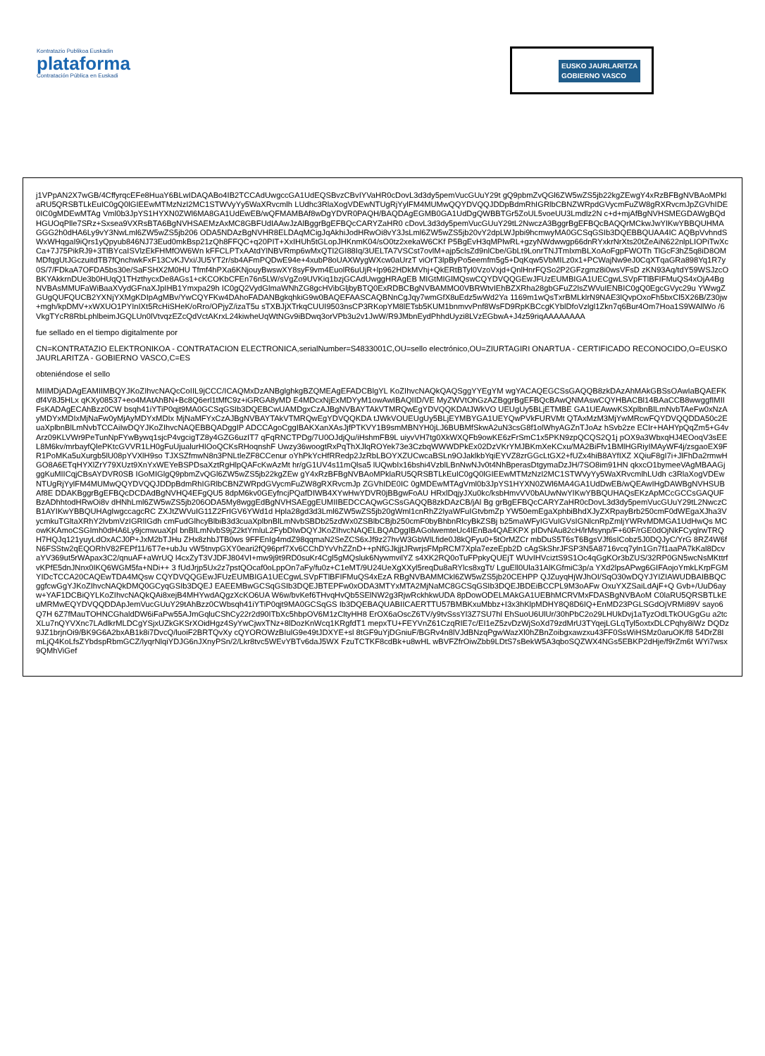Kontratazio Publikoa Euskadin
plataforma
Contratación Pública en Euskadi
EUSKO JAURLARITZA
GOBIERNO VASCO
j1VPpAN2X7wGB/4CffyrqcEFe8HuaY6BLwIDAQABo4IB2TCCAdUwgccGA1UdEQSBvzCBvIYVaHR0cDovL3d3dy5pemVucGUuY29t gQ9pbmZvQGl6ZW5wZS5jb22kgZEwgY4xRzBFBgNVBAoMPklaRU5QRSBTLkEuIC0gQ0lGIEEwMTMzNzI2MC1STWVyYy5WaXRvcmlh LUdhc3RlaXogVDEwNTUgRjYylFM4MUMwQQYDVQQJDDpBdmRhIGRlbCBNZWRpdGVycmFuZW8gRXRvcmJpZGVhIDE0IC0gMDEwMTAg Vml0b3JpYS1HYXN0ZWl6MA8GA1UdEwEB/wQFMAMBAf8wDgYDVR0PAQH/BAQDAgEGMB0GA1UdDgQWBBTGr5ZoUL5voeUU3Lmdlz2N c+d+mjAfBgNVHSMEGDAWgBQdHGUOqPlle7SRz+Sxsea9VXRsBTA6BgNVHSAEMzAxMC8GBFUdIAAwJzAlBggrBgEFBQcCARYZaHR0 cDovL3d3dy5pemVucGUuY29tL2NwczA3BggrBgEFBQcBAQQrMCkwJwYIKwYBBQUHMAGGG2h0dHA6Ly9vY3NwLml6ZW5wZS5jb206 ODA5NDAzBgNVHR8ELDAqMCigJqAkhiJodHRwOi8vY3JsLml6ZW5wZS5jb20vY2dpLWJpbi9hcmwyMA0GCSqGSIb3DQEBBQUAA4IC AQBpVvhndSWxWHqgaI9iQrs1yQpyub846NJ73Eud0mkBsp21zQh8FFQC+q20PIT+XxIHUh5tGLopJHKnmK04/sO0tz2xekaW6CKf P5BgEvH3qMPlwRL+gzyNWdwwgp66dnRYxkrNrXts20tZeAiN622nlpLIOPiTwXcCa+7J75PikRJ9+3TlBYcaISVlzEkFHMfOW6Wn kFFCLPTxAAtdYlNBVRmp6wMxQTI2GI88Iq/3UELTA7VSCst7ovlM+ajp5clsZd9nlCbe/GbLt9LonrTNJTmlxmBLXoAoFgpFWOTh TlGcF3hZ5q8iD8OMMDfqgUtJGczuitdTB7fQnchwkFxF13CvKJVxi/JU5YT2r/sb4AFmPQDwE94e+4xubP8oUAXWygWXcw0aUrzT viOrT3lpByPo5eemfm5g5+DqKqw5VbMILz0x1+PCWajNw9eJ0CqXTqaGRa898Yq1R7y0S/7/FDkaA7OFDA5bs30e/SaFSHX2M0HU Tfmf4hPXa6KNjouyBwswXY8syF9vm4EuolR6uUjR+lp962HDkMVhj+QkERtBTyl0VzoVxjd+QnlHnrFQSo2P2GFzgmz8i0wsVFsD zKN93Aq/tdY59WSJzcOBKYAkkrnDUe3b0HUqQ1THzthycxDe8AGs1+cKCOKbCFEn76n5LW/sVgZo9UVKiq1bzjGCAdUwggHRAgEB MIGtMIGlMQswCQYDVQQGEwJFUzEUMBIGA1UECgwLSVpFTlBFIFMuQS4xOjA4BgNVBAsMMUFaWiBaaXVydGFnaXJpIHB1Ymxpa29h IC0gQ2VydGlmaWNhZG8gcHVibGljbyBTQ0ExRDBCBgNVBAMMO0VBRWtvIEhBZXRha28gbGFuZ2lsZWVuIENBIC0gQ0EgcGVyc29u YWwgZGUgQUFQUCB2YXNjYXMgKDIpAgMBv/YwCQYFKw4DAhoFADANBgkqhkiG9w0BAQEFAASCAQBNnCgJqy7wmGfX8uEdz5wWd2Ya 1169m1wQsTxrBMLklrN9NAE3lQvpOxoFh5bxCl5X26B/Z30jw+mgh/kpDMV+xWXUO1PYInIXt5RcHiSHeK/oRro/OPjyZ/izaT5u sTXBJjXTrkqCUUI9503nsCP3RKopYM8lETsb5KUM1bnmvvPnf8WsFD9RpKBCcgKYblDfoVzlgl1Zkn7q6Bur4Om7Hoa1S9WAllWo /6VkgTYcR8RbLphlbeimJGQLUn0lVtvqzEZcQdVctAKrxL24kiwheUqWtNGv9iBDwq3orVPb3u2v1JwW/R9JMbnEydPhhdUyzi8LVzEGbwA+J4z59riqAAAAAAAA
fue sellado en el tiempo digitalmente por
CN=KONTRATAZIO ELEKTRONIKOA - CONTRATACION ELECTRONICA,serialNumber=S4833001C,OU=sello electrónico,OU=ZIURTAGIRI ONARTUA - CERTIFICADO RECONOCIDO,O=EUSKO JAURLARITZA - GOBIERNO VASCO,C=ES
obteniéndose el sello
MIIMDjADAgEAMIIMBQYJKoZIhvcNAQcCoIIL9jCCC/ICAQMxDzANBglghkgBZQMEAgEFADCBlgYL KoZIhvcNAQkQAQSggYYEgYM wgYACAQEGCSsGAQQB8zkDAzAhMAkGBSsOAwIaBQAEFKdf4V8J5HLx qKXy08537+eo4MAtAhBN+Bc8Q6erl1tMfC9z+iGRGA8yMD E4MDcxNjExMDYyM1owAwIBAQIID/VE MyZWVtOhGzAZBggrBgEFBQcBAwQNMAswCQYHBACBl14BAaCCB8wwggfIMIIFsKADAgECAhBzz0CW bsqh41iYTiP0qjt9MA0GCSqGSIb3DQEBCwUAMDgxCzAJBgNVBAYTAkVTMRQwEgYDVQQKDAtJWkVO UEUgUy5BLjETMBE GA1UEAwwKSXplbnBlLmNvbTAeFw0xNzAyMDYxMDIxMjNaFw0yMjAyMDYxMDIx MjNaMFYxCzAJBgNVBAYTAkVTMRQwEgYDVQQKDA tJWkVOUEUgUy5BLjEYMBYGA1UEYQwPVkFURVMt QTAxMzM3MjYwMRcwFQYDVQQDDA50c2EuaXplbnBlLmNvbTCCAiIwDQYJKoZIhvcNAQEBBQADggIP ADCCAgoCggIBAKXanXAsJjfPTKVY1B9smMBNYH0jLJ6BUBMfSkwA2uN3csG8f1olWhyAGZnTJoAz hSvb2ze ECIr+HAHYpQqZm5+G4vArz09KLVWr9PeTunNpFYwBywq1sjcP4vgcigTZ8y4GZG6uzIT7 qFqRNCTPDg/7U0OJdjQu/iHshmFB9L uiyvVH7tg0XkWXQFb9owKE6zFrSmC1x5PKN9zpQCQS2Q1j pOX9a3WbxqHJ4EOoqV3sEEL8M6kv/mrbayfQlePKtcGVVR1LH0gFuUjualurHIOoQCKsRHoqnshF Uwzy36woogtRxPqThXJlqROYek73e3CzbqWWWDPkEx02DzVKrYMJBKmXeKCxu/MA2BiFfv1BMlHGRiyIMAyWF4j/zsgaoEX9FR1PoMKa5uXurgb5lU08pYVXlH9so TJXSZfmwN8n3PNLtleZF8CCenur oYhPkYcHfRRedp2JzRbLBOYXZUCwcaBSLn9OJaklkbYqiEYVZ8zrGGcLtGX2+fUZx4hiB8AYfIXZ XQiuF8gI7i+JlFhDa2rmwHGO8A6ETqHYXlZrY79XUzt9XnYxWEYeBSPDsaXztRgHlpQAFcKwAzMt hr/gG1UV4s11mQlsa5 lUQwbIx16bshi4VzblLBnNwNJv0t4NhBperasDtgymaDzJH/7SO8im91HN qkxcO1bymeeVAgMBAAGjggKuMIICqjCBsAYDVR0SB IGoMIGlgQ9pbmZvQGl6ZW5wZS5jb22kgZEw gY4xRzBFBgNVBAoMPklaRU5QRSBTLkEuIC0gQ0lGIEEwMTMzNzI2MC1STWVyYy5WaXRvcmlhLUdh c3RlaXogVDEwNTUgRjYylFM4MUMwQQYDVQQJDDpBdmRhIGRlbCBNZWRpdGVycmFuZW8gRXRvcmJp ZGVhIDE0IC 0gMDEwMTAgVml0b3JpYS1HYXN0ZWl6MA4GA1UdDwEB/wQEAwIHgDAWBgNVHSUBAf8E DDAKBggrBgEFBQcDCDAdBgNVHQ4EFgQU5 8dpM6kv0GEyfncjPQafDIWB4XYwHwYDVR0jBBgwFoAU HRxlDqjyJXu0kc/ksbHmvVV0bAUwNwYIKwYBBQUHAQsEKzApMCcGCCsGAQUFBzADhhtodHRwOi8v dHNhLml6ZW5wZS5jb206ODA5My8wggEdBgNVHSAEggEUMIIBEDCCAQwGCSsGAQQB8zkDAzCB/jAl Bg grBgEFBQcCARYZaHR0cDovL3d3dy5pemVucGUuY29tL2NwczCB1AYIKwYBBQUHAgIwgccagcRC ZXJtZWVuIG11Z2FrIGV6YWd1d Hpla28gd3d3Lml6ZW5wZS5jb20gWml1cnRhZ2lyaWFuIGtvbmZp YW50emEgaXphbiBhdXJyZXRpayBrb250cmF0dWEgaXJha3VycmkuTGltaXRhY2lvbmVzIGRlIGdh cmFudGlhcyBlbiB3d3cuaXplbnBlLmNvbSBDb25zdWx0ZSBlbCBjb250cmF0byBhbnRlcyBkZSBj b25maWFyIGVuIGVsIGNlcnRpZmljYWRvMDMGA1UdHwQs MCowKKAmoCSGImh0dHA6Ly9jcmwuaXpl bnBlLmNvbS9jZ2ktYmluL2FybDIwDQYJKoZIhvcNAQELBQADggIBAGolwemteUc4IEnBa4QAEKPX pIDvNAu82cH/lrMsynp/F+60F/rGE0dOjNkFCyqlrwTRQH7HQJq121yuyLdOxACJ0P+JxM2bTJHu ZHx8zhbJTB0ws 9FFEnIg4mdZ98qqmaN2SeZCS6xJf9z27hvW3GbWlLfide0J8kQFyu0+5tOrMZCr mbDuS5T6sT6BgsVJf6sICobz5J0DQJyC/YrG 8RZ4W6fN6FSStw2qEQORhV82FEPf11/6T7e+ubJu vW5tnvpGXY0eari2fQ96prf7Xv6CChDYvVhZZnD++pNfGJkjjtJRwrjsFMpRCM7Xpla7ezeEpb2D cAgSkShrJFSP3N5A8716vcq7yln1Gn7f1aaPA7kKal8DcvaYV369ut5rWApax3C2/qnuAF+aWrUQ l4cxZyT3VJDFJ804VI+mw9j9t9RD0suKr4Cgl5gMQsluk6NywmvilYZ s4XK2RQ0oTuFPpkyQUEjT WUvIHVciztS9S1Oc4qGgKOr3bZUS/32RP0GN5wcNsMKttrfvKPfE5dnJNnx0IKQ6WGM5fa+NDi++ 3 fUdJrjp5Ux2z7pstQOcaf0oLppOn7aFy/fu0z+C1eMT/9U24UeXgXXyl5reqDu8aRYlcs8xgTt/ LguEll0Ula31AlKGfmiC3p/a YXd2lpsAPwg6GIFAojoYmkLKrpFGMYIDcTCCA20CAQEwTDA4MQsw CQYDVQQGEwJFUzEUMBIGA1UECgwLSVpFTlBFIFMuQS4xEzA RBgNVBAMMCkl6ZW5wZS5jb20CEHPP QJZuyqHjWJhOI/SqO30wDQYJYIZIAWUDBAIBBQCggfcwGgYJKoZIhvcNAQkDMQ0GCyqGSIb3DQEJ EAEEMBwGCSqGSIb3DQEJBTEPFw0xODA3MTYxMTA2MjNaMC8GCSqGSIb3DQEJBDEiBCCPL9M3oAFw OxuYXZSaiLdAjF+Q Gvb+/UuD6ayw+YAF1DCBiQYLKoZIhvcNAQkQAi8xejB4MHYwdAQgzXcKO6UA W6w/bvKef6THvqHvQb5SElNW2g3RjwRckhkwUDA 8pDowODELMAkGA1UEBhMCRVMxFDASBgNVBAoM C0laRU5QRSBTLkEuMRMwEQYDVQQDDApJemVucGUuY29tAhBzz0CWbsqh41iYTiP0qjt9MA0GCSqGS Ib3DQEBAQUABIICAERTTU57BMBKxuMbbz+I3x3hKlpMDHY8Q8D6IQ+EnMD23PGLSGdOjVRMi89V sayo6Q7H 6Z7fMauTOHNCGhaldDW6iFaPw55AJmGqluCShCy22r2d90ITbXc5hbpOV6M1zCltyHH8 ErOX6aOscZ6TV/y9tvSssYl3Z7SU7hl EhSuoU6UlUr/30hPbC2o29LHUkDvj1aTyzOdLTkOUGgGu a2tcXLu7nQYVXnc7LAdlkrMLDCgYSjxUZkGKSrXOidHgz4SyYwCjwxTNz+8lDozKnWcq1KRgfdT1 mepxTU+FEYVnZ61CzqRIE7c/EI1eZ5zvDzWjSoXd79zdMrU3TYqejLGLqTyl5oxtxDLCPqhy8iWz DQDz9JZ1brjnOi9/BK9G6A2bxAB1k8i7DvcQ/luoiF2BRTQvXy cQYOROWzBIulG9e49tJDXYE+sl 8tGF9uYjDGniuF/BGRv4n8lVJdBNzqPgwWazXl0hZBnZoibgxawzxu43FF0SsWiHSMz0aruOK/f8 54DrZ8ImLjQ4KoLfsZYbdspRbmGCZ/lyqrNlqiYDJG6nJXnyPSn/2/Lkr8tvc5WEvYBTv6daJ5WX FzuTCTKF8cdBk+u8wHL wBVFZfrOiwZbb9LDtS7sBekW5A3qboSQZWX4NGs5EBKP2dHje/f9rZm6t WYi7wsx9QMhViGef